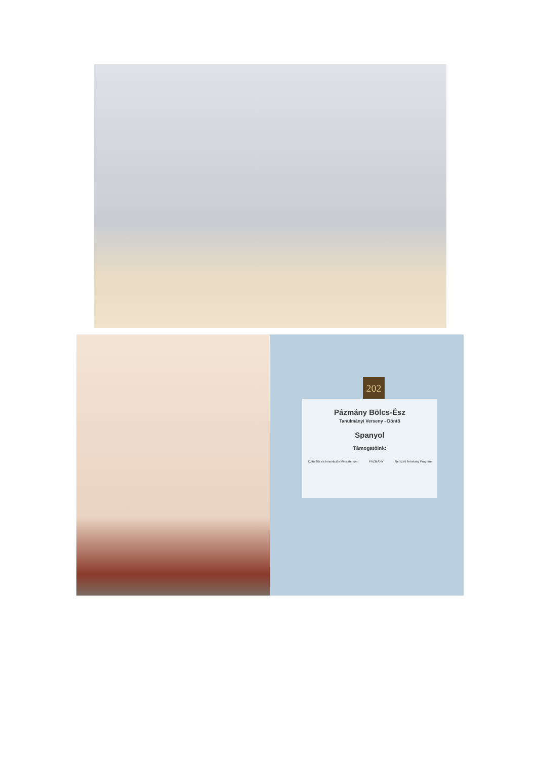202
Pázmány Bölcs-Ész
Tanulmányi Verseny - Döntő
Spanyol
Támogatóink:
Kulturális és Innovációs Minisztérium PÁZMÁNY Nemzeti Tehetség Program